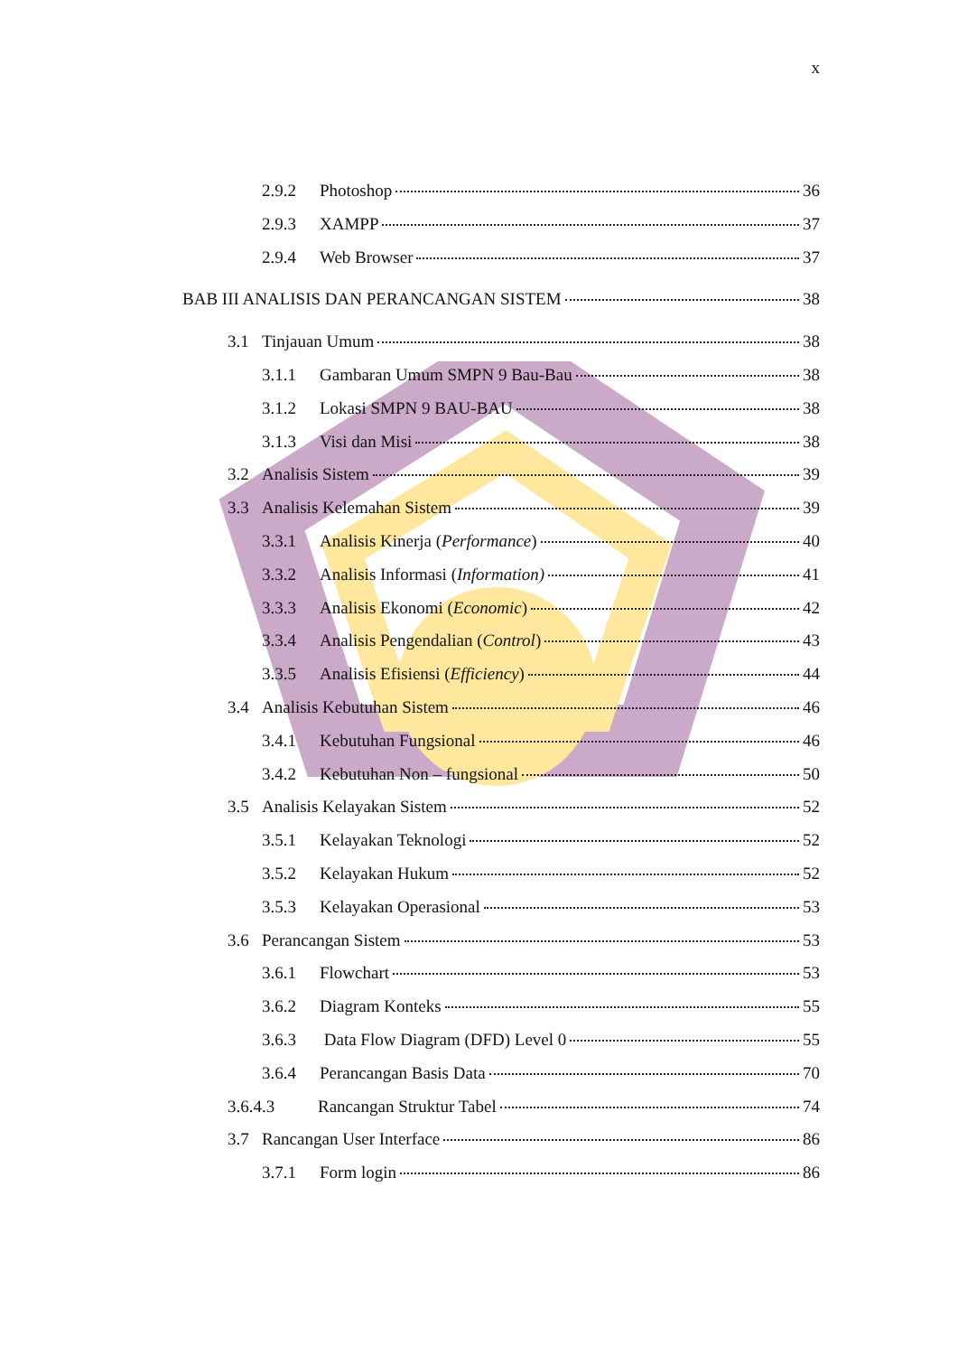x
2.9.2 Photoshop 36
2.9.3 XAMPP 37
2.9.4 Web Browser 37
BAB III ANALISIS DAN PERANCANGAN SISTEM 38
3.1 Tinjauan Umum 38
3.1.1 Gambaran Umum SMPN 9 Bau-Bau 38
3.1.2 Lokasi SMPN 9 BAU-BAU 38
3.1.3 Visi dan Misi 38
3.2 Analisis Sistem 39
3.3 Analisis Kelemahan Sistem 39
3.3.1 Analisis Kinerja (Performance) 40
3.3.2 Analisis Informasi (Information) 41
3.3.3 Analisis Ekonomi (Economic) 42
3.3.4 Analisis Pengendalian (Control) 43
3.3.5 Analisis Efisiensi (Efficiency) 44
3.4 Analisis Kebutuhan Sistem 46
3.4.1 Kebutuhan Fungsional 46
3.4.2 Kebutuhan Non – fungsional 50
3.5 Analisis Kelayakan Sistem 52
3.5.1 Kelayakan Teknologi 52
3.5.2 Kelayakan Hukum 52
3.5.3 Kelayakan Operasional 53
3.6 Perancangan Sistem 53
3.6.1 Flowchart 53
3.6.2 Diagram Konteks 55
3.6.3 Data Flow Diagram (DFD) Level 0 55
3.6.4 Perancangan Basis Data 70
3.6.4.3 Rancangan Struktur Tabel 74
3.7 Rancangan User Interface 86
3.7.1 Form login 86